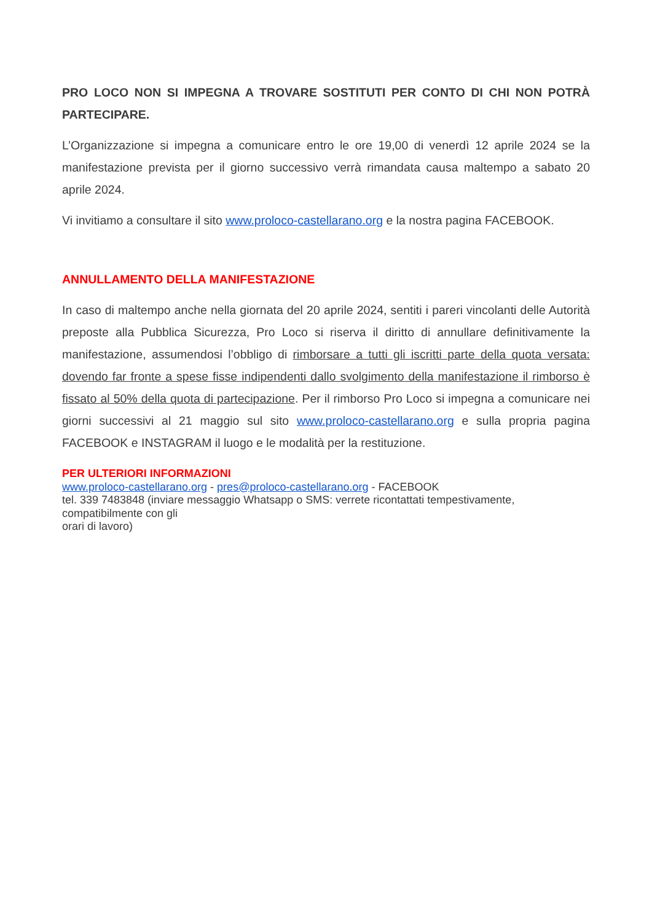PRO LOCO NON SI IMPEGNA A TROVARE SOSTITUTI PER CONTO DI CHI NON POTRÀ PARTECIPARE.
L’Organizzazione si impegna a comunicare entro le ore 19,00 di venerdì 12 aprile 2024 se la manifestazione prevista per il giorno successivo verrà rimandata causa maltempo a sabato 20 aprile 2024.
Vi invitiamo a consultare il sito www.proloco-castellarano.org e la nostra pagina FACEBOOK.
ANNULLAMENTO DELLA MANIFESTAZIONE
In caso di maltempo anche nella giornata del 20 aprile 2024, sentiti i pareri vincolanti delle Autorità preposte alla Pubblica Sicurezza, Pro Loco si riserva il diritto di annullare definitivamente la manifestazione, assumendosi l’obbligo di rimborsare a tutti gli iscritti parte della quota versata: dovendo far fronte a spese fisse indipendenti dallo svolgimento della manifestazione il rimborso è fissato al 50% della quota di partecipazione. Per il rimborso Pro Loco si impegna a comunicare nei giorni successivi al 21 maggio sul sito www.proloco-castellarano.org e sulla propria pagina FACEBOOK e INSTAGRAM il luogo e le modalità per la restituzione.
PER ULTERIORI INFORMAZIONI
www.proloco-castellarano.org - pres@proloco-castellarano.org - FACEBOOK
tel. 339 7483848 (inviare messaggio Whatsapp o SMS: verrete ricontattati tempestivamente,
compatibilmente con gli
orari di lavoro)